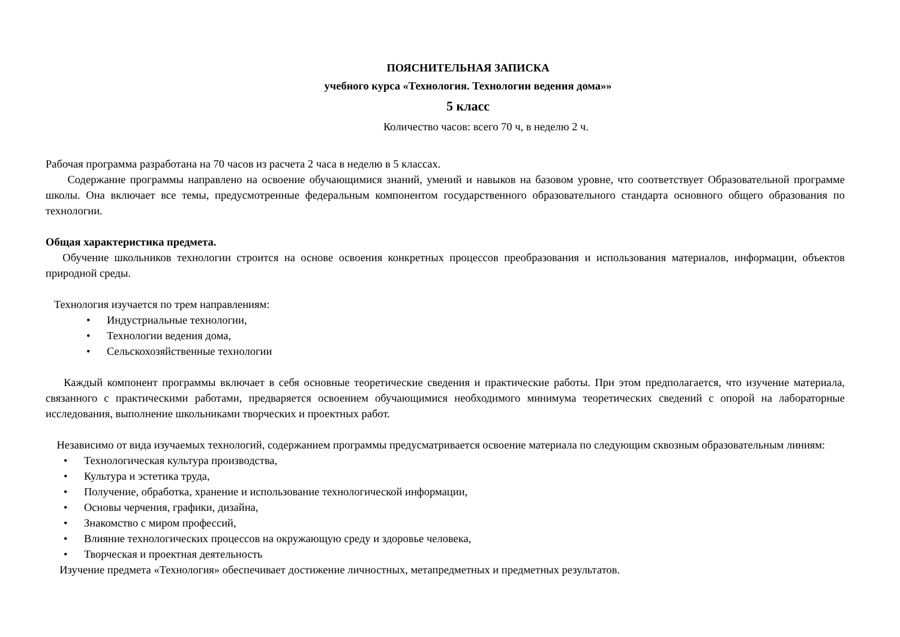ПОЯСНИТЕЛЬНАЯ ЗАПИСКА
учебного курса «Технология. Технологии ведения дома»»
5 класс
Количество часов: всего 70 ч, в неделю 2 ч.
Рабочая программа разработана на 70 часов из расчета 2 часа в неделю в 5 классах.
Содержание программы направлено на освоение обучающимися знаний, умений и навыков на базовом уровне, что соответствует Образовательной программе школы. Она включает все темы, предусмотренные федеральным компонентом государственного образовательного стандарта основного общего образования по технологии.
Общая характеристика предмета.
Обучение школьников технологии строится на основе освоения конкретных процессов преобразования и использования материалов, информации, объектов природной среды.
Технология изучается по трем направлениям:
• Индустриальные технологии,
• Технологии ведения дома,
• Сельскохозяйственные технологии
Каждый компонент программы включает в себя основные теоретические сведения и практические работы. При этом предполагается, что изучение материала, связанного с практическими работами, предваряется освоением обучающимися необходимого минимума теоретических сведений с опорой на лабораторные исследования, выполнение школьниками творческих и проектных работ.
Независимо от вида изучаемых технологий, содержанием программы предусматривается освоение материала по следующим сквозным образовательным линиям:
• Технологическая культура производства,
• Культура и эстетика труда,
• Получение, обработка, хранение и использование технологической информации,
• Основы черчения, графики, дизайна,
• Знакомство с миром профессий,
• Влияние технологических процессов на окружающую среду и здоровье человека,
• Творческая и проектная деятельность
Изучение предмета «Технология» обеспечивает достижение личностных, метапредметных и предметных результатов.